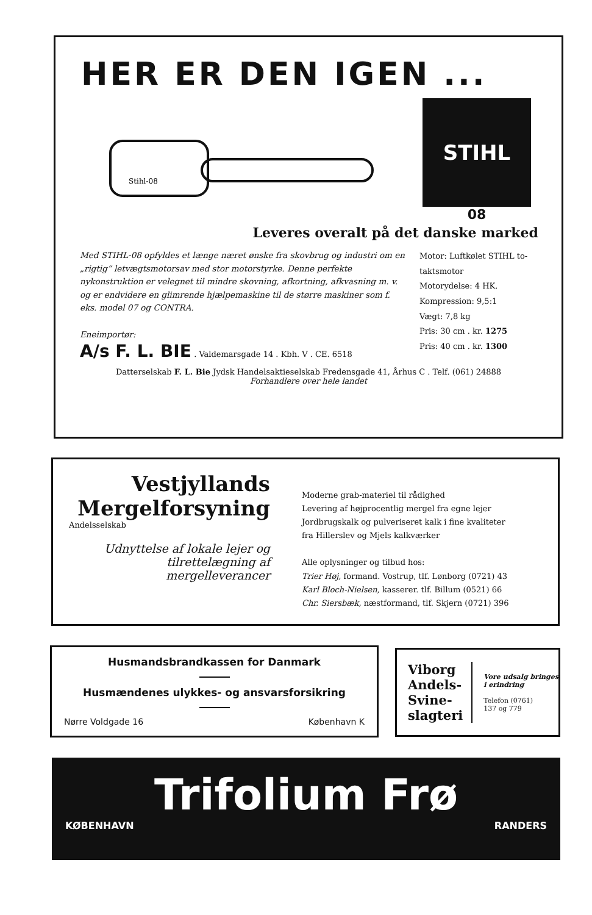HER ER DEN IGEN ...
Stihl-08
STIHL
08
Leveres overalt på det danske marked
Med STIHL-08 opfyldes et længe næret ønske fra skovbrug og industri om en „rigtig“ letvægtsmotorsav med stor motorstyrke. Denne perfekte nykonstruktion er velegnet til mindre skovning, afkortning, afkvasning m. v. og er endvidere en glimrende hjælpemaskine til de større maskiner som f. eks. model 07 og CONTRA.
Eneimportør:
A/s F. L. BIE . Valdemarsgade 14 . Kbh. V . CE. 6518
Motor: Luftkølet STIHL to-taktsmotor
Motorydelse: 4 HK.
Kompression: 9,5:1
Vægt: 7,8 kg
Pris: 30 cm . kr. 1275
Pris: 40 cm . kr. 1300
Datterselskab F. L. Bie Jydsk Handelsaktieselskab Fredensgade 41, Århus C . Telf. (061) 24888
Forhandlere over hele landet
Vestjyllands
Mergelforsyning
Andelsselskab
Udnyttelse af lokale lejer og tilrettelægning af mergelleverancer
Moderne grab-materiel til rådighed
Levering af højprocentlig mergel fra egne lejer
Jordbrugskalk og pulveriseret kalk i fine kvaliteter
fra Hillerslev og Mjels kalkværker
Alle oplysninger og tilbud hos:
Trier Høj, formand. Vostrup, tlf. Lønborg (0721) 43
Karl Bloch-Nielsen, kasserer. tlf. Billum (0521) 66
Chr. Siersbæk, næstformand, tlf. Skjern (0721) 396
Husmandsbrandkassen for Danmark
Husmændenes ulykkes- og ansvarsforsikring
Nørre Voldgade 16 København K
Viborg
Andels-
Svine-
slagteri
Vore udsalg bringes i erindring
Telefon (0761)
137 og 779
Trifolium Frø
KØBENHAVN RANDERS